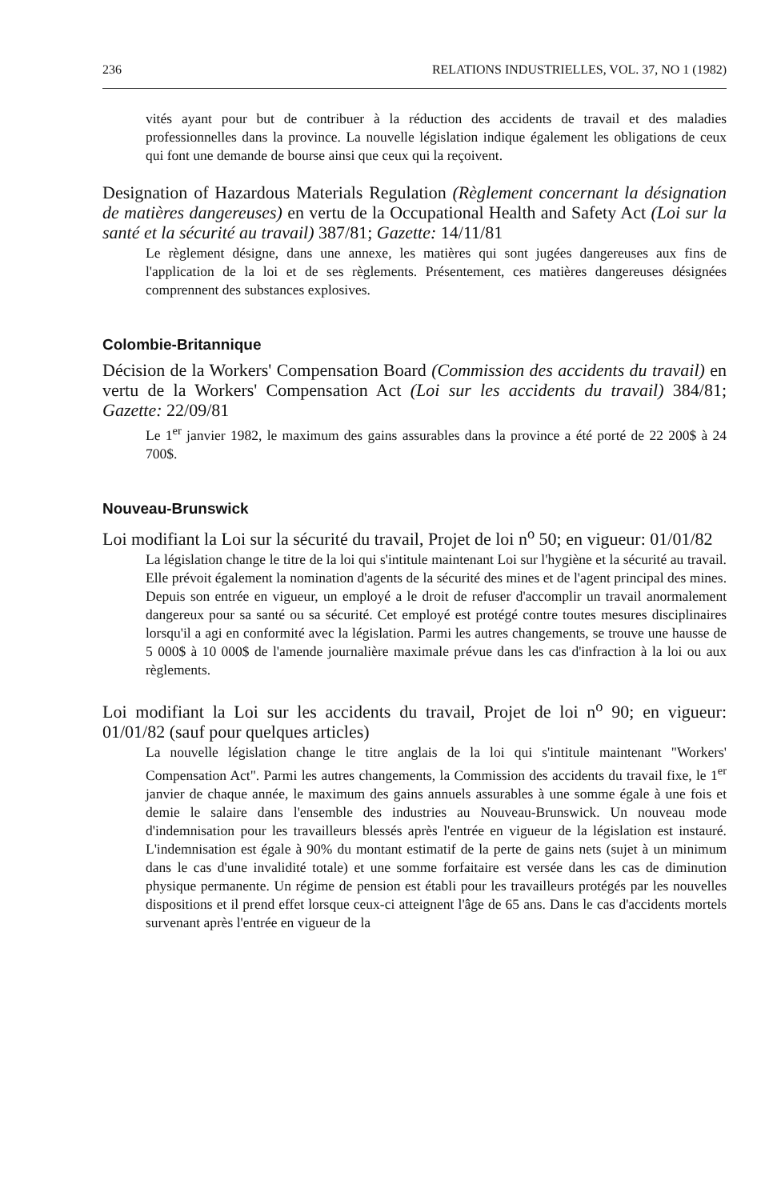236 RELATIONS INDUSTRIELLES, VOL. 37, NO 1 (1982)
vités ayant pour but de contribuer à la réduction des accidents de travail et des maladies professionnelles dans la province. La nouvelle législation indique également les obligations de ceux qui font une demande de bourse ainsi que ceux qui la reçoivent.
Designation of Hazardous Materials Regulation (Règlement concernant la désignation de matières dangereuses) en vertu de la Occupational Health and Safety Act (Loi sur la santé et la sécurité au travail) 387/81; Gazette: 14/11/81
Le règlement désigne, dans une annexe, les matières qui sont jugées dangereuses aux fins de l'application de la loi et de ses règlements. Présentement, ces matières dangereuses désignées comprennent des substances explosives.
Colombie-Britannique
Décision de la Workers' Compensation Board (Commission des accidents du travail) en vertu de la Workers' Compensation Act (Loi sur les accidents du travail) 384/81; Gazette: 22/09/81
Le 1<sup>er</sup> janvier 1982, le maximum des gains assurables dans la province a été porté de 22 200$ à 24 700$.
Nouveau-Brunswick
Loi modifiant la Loi sur la sécurité du travail, Projet de loi n<sup>o</sup> 50; en vigueur: 01/01/82
La législation change le titre de la loi qui s'intitule maintenant Loi sur l'hygiène et la sécurité au travail. Elle prévoit également la nomination d'agents de la sécurité des mines et de l'agent principal des mines. Depuis son entrée en vigueur, un employé a le droit de refuser d'accomplir un travail anormalement dangereux pour sa santé ou sa sécurité. Cet employé est protégé contre toutes mesures disciplinaires lorsqu'il a agi en conformité avec la législation. Parmi les autres changements, se trouve une hausse de 5 000$ à 10 000$ de l'amende journalière maximale prévue dans les cas d'infraction à la loi ou aux règlements.
Loi modifiant la Loi sur les accidents du travail, Projet de loi n<sup>o</sup> 90; en vigueur: 01/01/82 (sauf pour quelques articles)
La nouvelle législation change le titre anglais de la loi qui s'intitule maintenant "Workers' Compensation Act". Parmi les autres changements, la Commission des accidents du travail fixe, le 1<sup>er</sup> janvier de chaque année, le maximum des gains annuels assurables à une somme égale à une fois et demie le salaire dans l'ensemble des industries au Nouveau-Brunswick. Un nouveau mode d'indemnisation pour les travailleurs blessés après l'entrée en vigueur de la législation est instauré. L'indemnisation est égale à 90% du montant estimatif de la perte de gains nets (sujet à un minimum dans le cas d'une invalidité totale) et une somme forfaitaire est versée dans les cas de diminution physique permanente. Un régime de pension est établi pour les travailleurs protégés par les nouvelles dispositions et il prend effet lorsque ceux-ci atteignent l'âge de 65 ans. Dans le cas d'accidents mortels survenant après l'entrée en vigueur de la